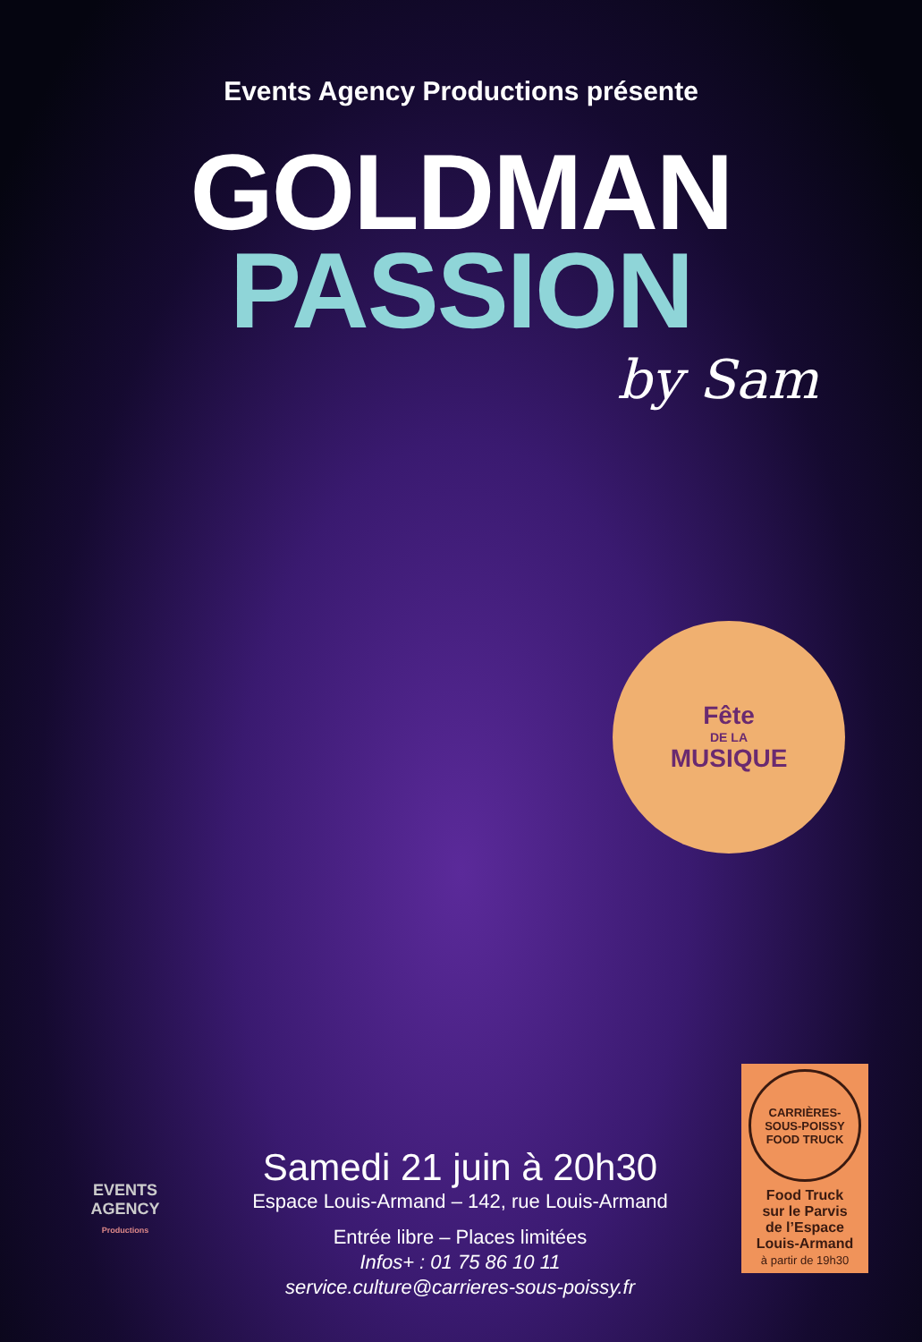Events Agency Productions présente
GOLDMAN
PASSION
by Sam
Fête
DE LA
MUSIQUE
EVENTS
AGENCY
Productions
Samedi 21 juin à 20h30
Espace Louis-Armand – 142, rue Louis-Armand
Entrée libre – Places limitées
Infos+ : 01 75 86 10 11
service.culture@carrieres-sous-poissy.fr
CARRIÈRES-SOUS-POISSY
FOOD TRUCK
Food Truck
sur le Parvis
de l’Espace
Louis-Armand
à partir de 19h30